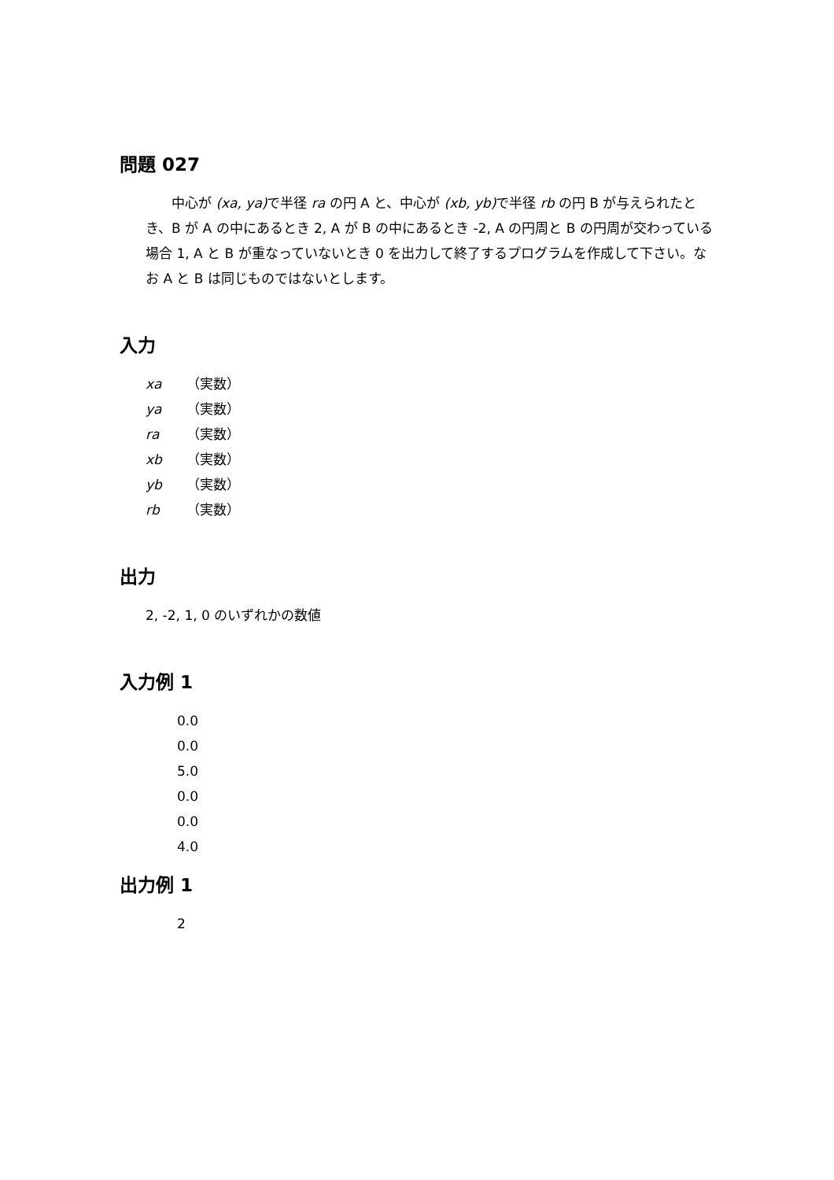問題 027
中心が (xa, ya) で半径 ra の円 A と、中心が (xb, yb) で半径 rb の円 B が与えられたとき、B が A の中にあるとき 2, A が B の中にあるとき -2, A の円周と B の円周が交わっている場合 1, A と B が重なっていないとき 0 を出力して終了するプログラムを作成して下さい。なお A と B は同じものではないとします。
入力
xa （実数）
ya （実数）
ra （実数）
xb （実数）
yb （実数）
rb （実数）
出力
2, -2, 1, 0 のいずれかの数値
入力例 1
0.0
0.0
5.0
0.0
0.0
4.0
出力例 1
2